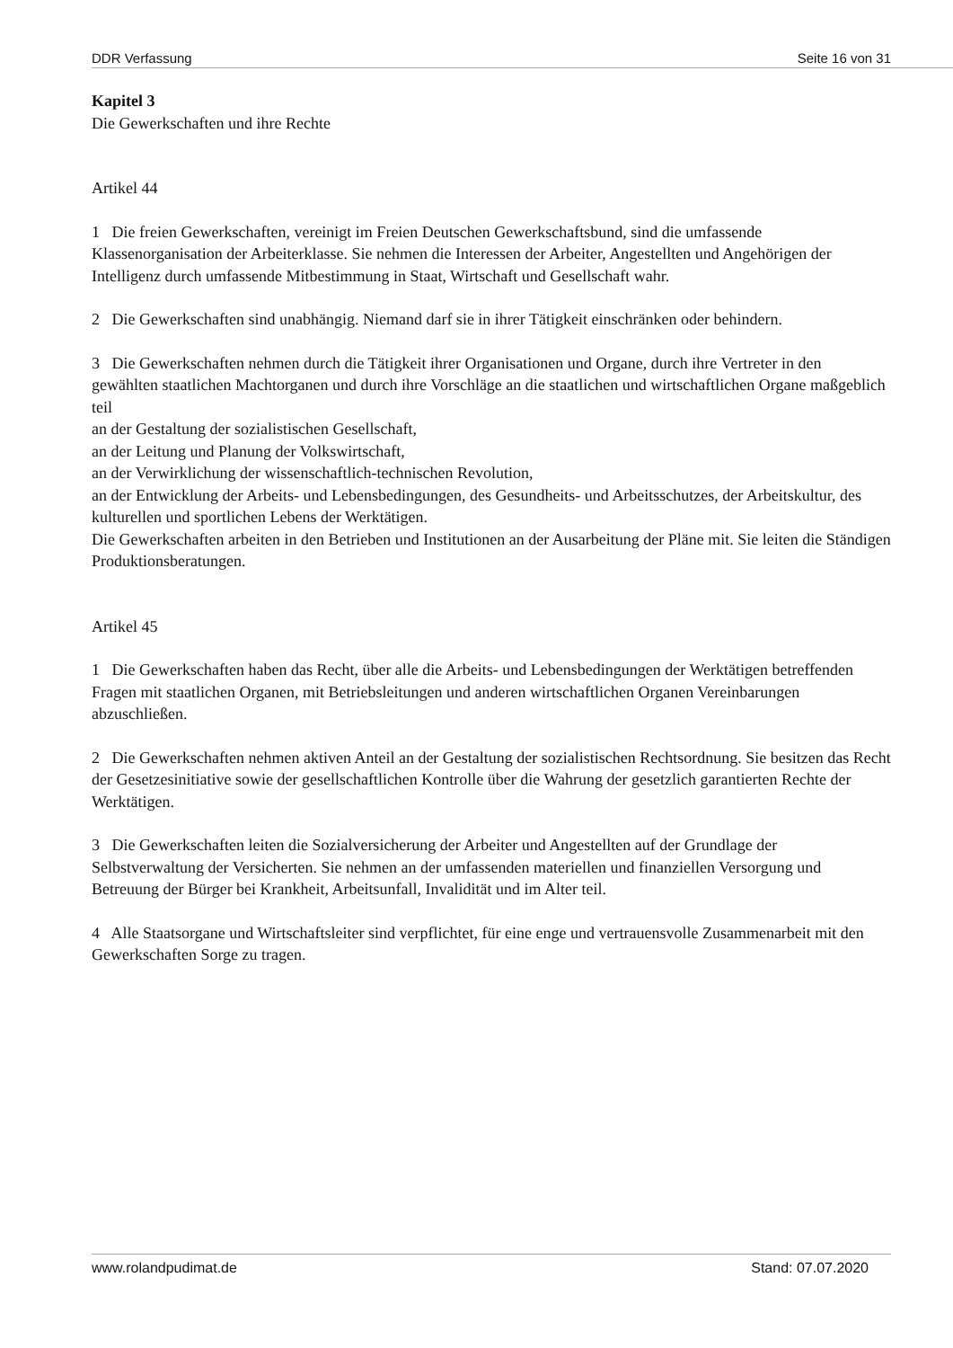DDR Verfassung Seite 16 von 31
Kapitel 3
Die Gewerkschaften und ihre Rechte
Artikel 44
1 Die freien Gewerkschaften, vereinigt im Freien Deutschen Gewerkschaftsbund, sind die umfassende Klassenorganisation der Arbeiterklasse. Sie nehmen die Interessen der Arbeiter, Angestellten und Angehörigen der Intelligenz durch umfassende Mitbestimmung in Staat, Wirtschaft und Gesellschaft wahr.
2 Die Gewerkschaften sind unabhängig. Niemand darf sie in ihrer Tätigkeit einschränken oder behindern.
3 Die Gewerkschaften nehmen durch die Tätigkeit ihrer Organisationen und Organe, durch ihre Vertreter in den gewählten staatlichen Machtorganen und durch ihre Vorschläge an die staatlichen und wirtschaftlichen Organe maßgeblich teil
an der Gestaltung der sozialistischen Gesellschaft,
an der Leitung und Planung der Volkswirtschaft,
an der Verwirklichung der wissenschaftlich-technischen Revolution,
an der Entwicklung der Arbeits- und Lebensbedingungen, des Gesundheits- und Arbeitsschutzes, der Arbeitskultur, des kulturellen und sportlichen Lebens der Werktätigen.
Die Gewerkschaften arbeiten in den Betrieben und Institutionen an der Ausarbeitung der Pläne mit. Sie leiten die Ständigen Produktionsberatungen.
Artikel 45
1 Die Gewerkschaften haben das Recht, über alle die Arbeits- und Lebensbedingungen der Werktätigen betreffenden Fragen mit staatlichen Organen, mit Betriebsleitungen und anderen wirtschaftlichen Organen Vereinbarungen abzuschließen.
2 Die Gewerkschaften nehmen aktiven Anteil an der Gestaltung der sozialistischen Rechtsordnung. Sie besitzen das Recht der Gesetzesinitiative sowie der gesellschaftlichen Kontrolle über die Wahrung der gesetzlich garantierten Rechte der Werktätigen.
3 Die Gewerkschaften leiten die Sozialversicherung der Arbeiter und Angestellten auf der Grundlage der Selbstverwaltung der Versicherten. Sie nehmen an der umfassenden materiellen und finanziellen Versorgung und Betreuung der Bürger bei Krankheit, Arbeitsunfall, Invalidität und im Alter teil.
4 Alle Staatsorgane und Wirtschaftsleiter sind verpflichtet, für eine enge und vertrauensvolle Zusammenarbeit mit den Gewerkschaften Sorge zu tragen.
www.rolandpudimat.de Stand: 07.07.2020